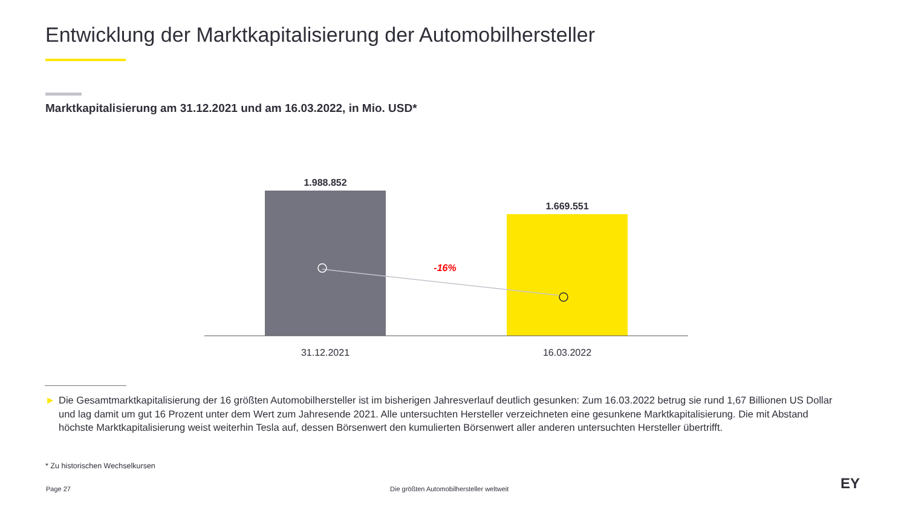Entwicklung der Marktkapitalisierung der Automobilhersteller
Marktkapitalisierung am 31.12.2021 und am 16.03.2022, in Mio. USD*
1.988.852
1.669.551
-16%
31.12.2021
16.03.2022
► Die Gesamtmarktkapitalisierung der 16 größten Automobilhersteller ist im bisherigen Jahresverlauf deutlich gesunken: Zum 16.03.2022 betrug sie rund 1,67 Billionen US Dollar und lag damit um gut 16 Prozent unter dem Wert zum Jahresende 2021. Alle untersuchten Hersteller verzeichneten eine gesunkene Marktkapitalisierung. Die mit Abstand höchste Marktkapitalisierung weist weiterhin Tesla auf, dessen Börsenwert den kumulierten Börsenwert aller anderen untersuchten Hersteller übertrifft.
* Zu historischen Wechselkursen
Page 27
Die größten Automobilhersteller weltweit
EY